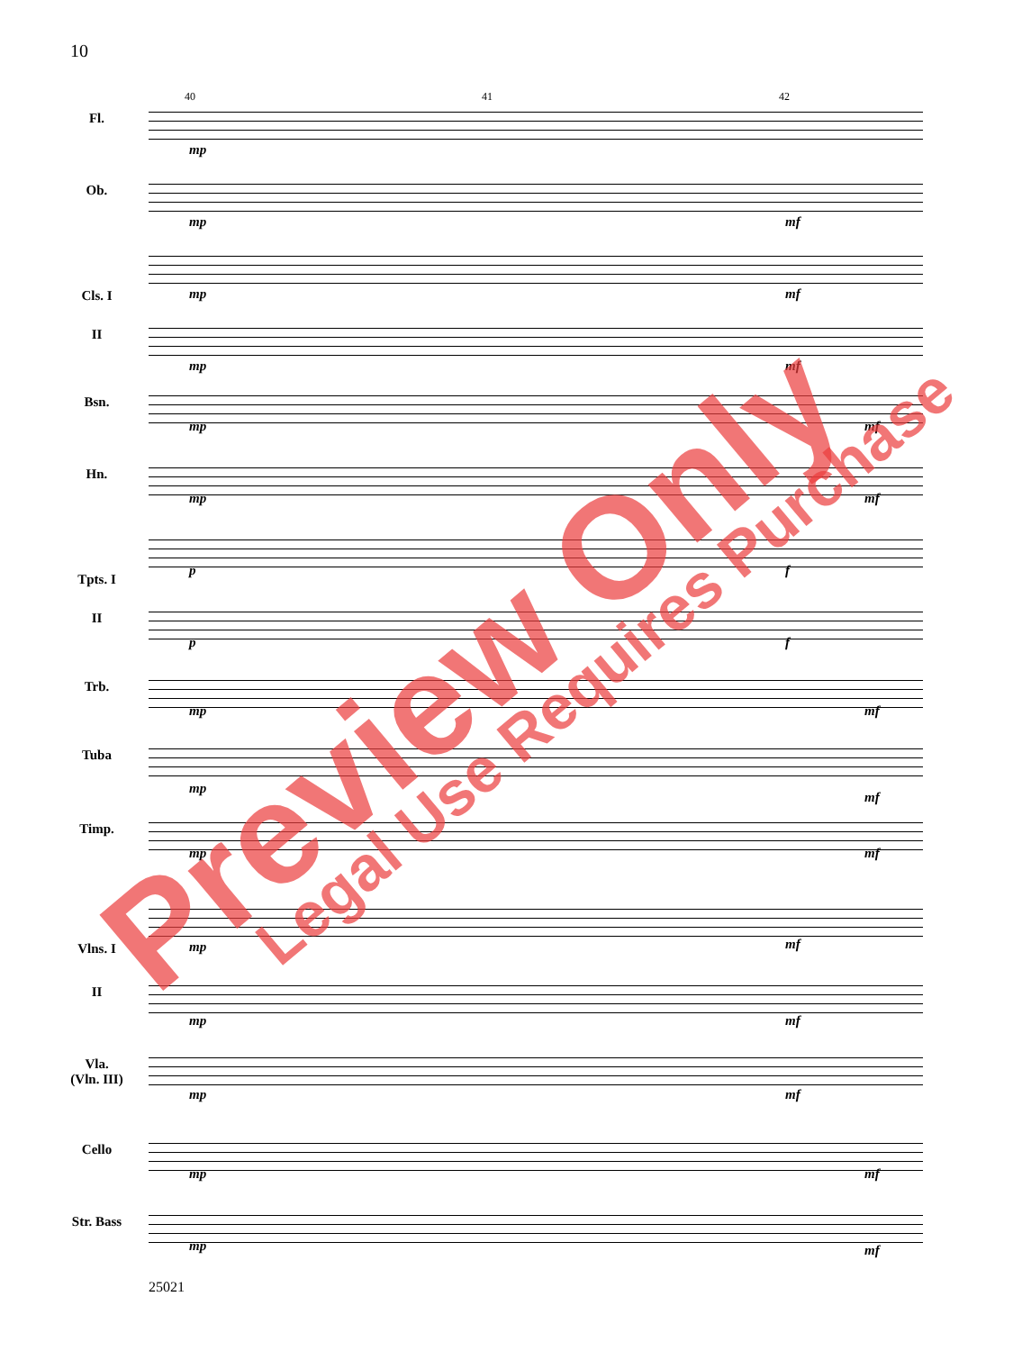10
40 41 42
Fl.
mp
Ob.
mp mf
Cls. I mp mf
II
mp mf
Bsn.
mp mf
Hn.
mp mf
Tpts. I
p f
II
p f
Trb.
mp mf
Tuba
mp
mf
Timp.
mp mf
Vlns. I mp mf
II
mp mf
Vla.
(Vln. III)
mp mf
Cello
mp mf
Str. Bass
mp mf
Preview Only Legal Use Requires Purchase
25021